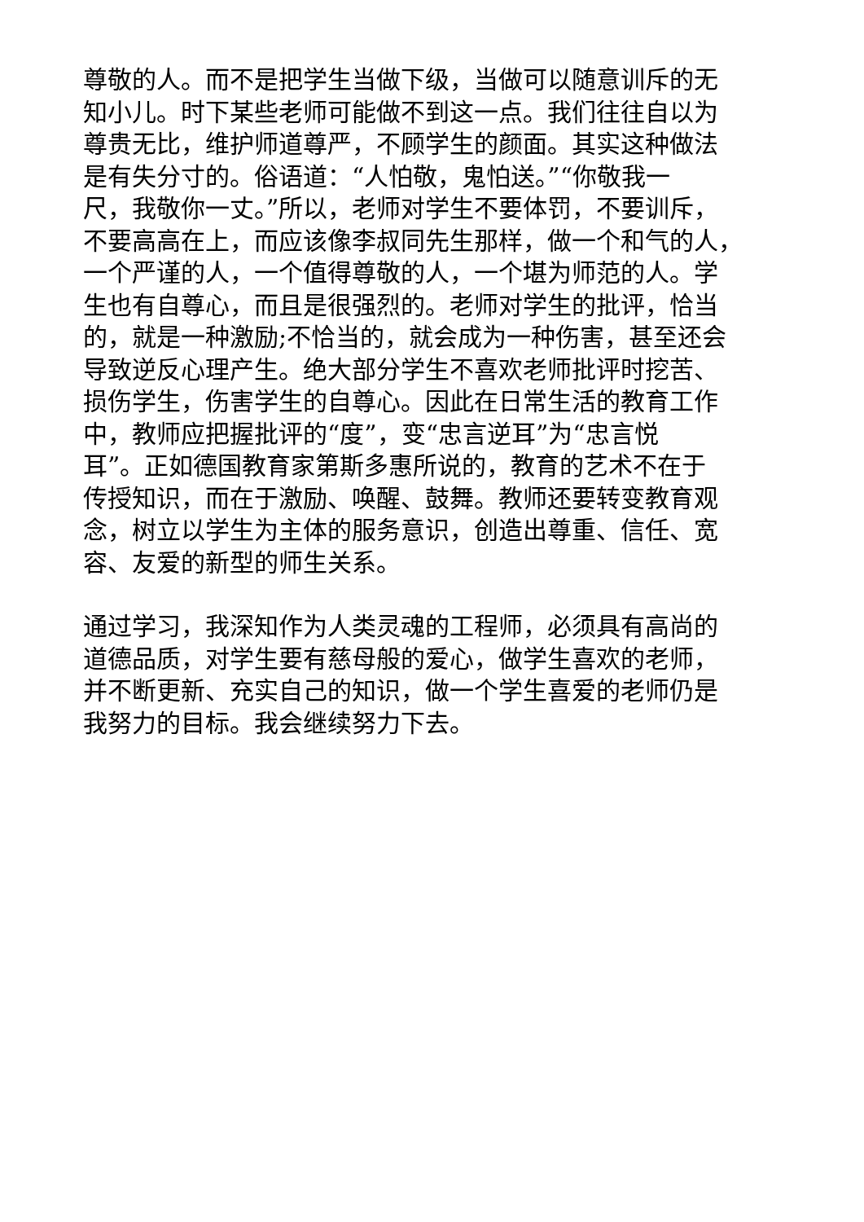尊敬的人。而不是把学生当做下级，当做可以随意训斥的无
知小儿。时下某些老师可能做不到这一点。我们往往自以为
尊贵无比，维护师道尊严，不顾学生的颜面。其实这种做法
是有失分寸的。俗语道：“人怕敬，鬼怕送。”“你敬我一
尺，我敬你一丈。”所以，老师对学生不要体罚，不要训斥，
不要高高在上，而应该像李叔同先生那样，做一个和气的人，
一个严谨的人，一个值得尊敬的人，一个堪为师范的人。学
生也有自尊心，而且是很强烈的。老师对学生的批评，恰当
的，就是一种激励;不恰当的，就会成为一种伤害，甚至还会
导致逆反心理产生。绝大部分学生不喜欢老师批评时挖苦、
损伤学生，伤害学生的自尊心。因此在日常生活的教育工作
中，教师应把握批评的“度”，变“忠言逆耳”为“忠言悦
耳”。正如德国教育家第斯多惠所说的，教育的艺术不在于
传授知识，而在于激励、唤醒、鼓舞。教师还要转变教育观
念，树立以学生为主体的服务意识，创造出尊重、信任、宽
容、友爱的新型的师生关系。
通过学习，我深知作为人类灵魂的工程师，必须具有高尚的
道德品质，对学生要有慈母般的爱心，做学生喜欢的老师，
并不断更新、充实自己的知识，做一个学生喜爱的老师仍是
我努力的目标。我会继续努力下去。